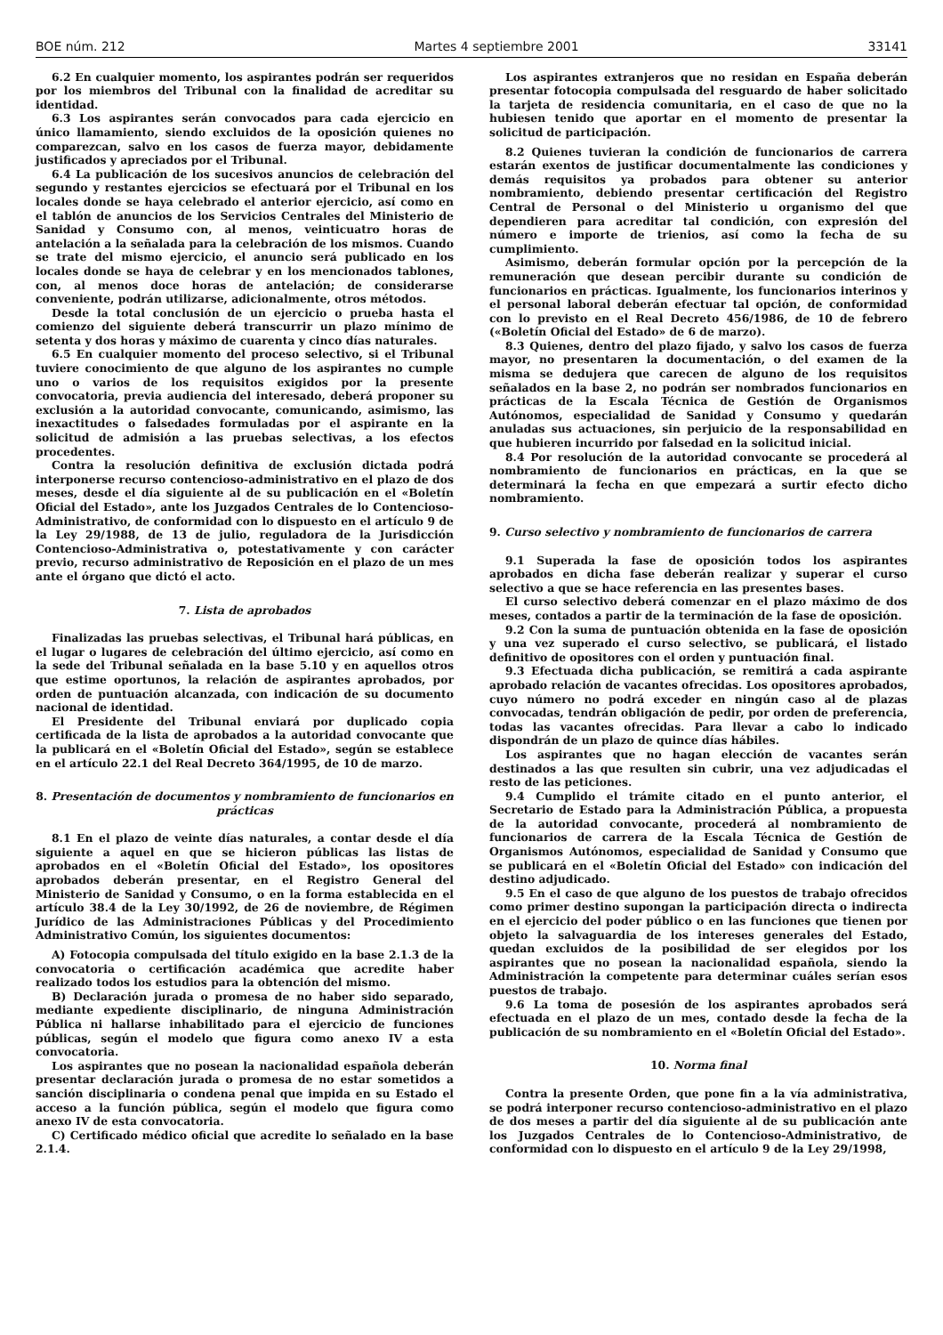BOE núm. 212 Martes 4 septiembre 2001 33141
6.2 En cualquier momento, los aspirantes podrán ser requeridos por los miembros del Tribunal con la finalidad de acreditar su identidad.
6.3 Los aspirantes serán convocados para cada ejercicio en único llamamiento, siendo excluidos de la oposición quienes no comparezcan, salvo en los casos de fuerza mayor, debidamente justificados y apreciados por el Tribunal.
6.4 La publicación de los sucesivos anuncios de celebración del segundo y restantes ejercicios se efectuará por el Tribunal en los locales donde se haya celebrado el anterior ejercicio, así como en el tablón de anuncios de los Servicios Centrales del Ministerio de Sanidad y Consumo con, al menos, veinticuatro horas de antelación a la señalada para la celebración de los mismos. Cuando se trate del mismo ejercicio, el anuncio será publicado en los locales donde se haya de celebrar y en los mencionados tablones, con, al menos doce horas de antelación; de considerarse conveniente, podrán utilizarse, adicionalmente, otros métodos.
Desde la total conclusión de un ejercicio o prueba hasta el comienzo del siguiente deberá transcurrir un plazo mínimo de setenta y dos horas y máximo de cuarenta y cinco días naturales.
6.5 En cualquier momento del proceso selectivo, si el Tribunal tuviere conocimiento de que alguno de los aspirantes no cumple uno o varios de los requisitos exigidos por la presente convocatoria, previa audiencia del interesado, deberá proponer su exclusión a la autoridad convocante, comunicando, asimismo, las inexactitudes o falsedades formuladas por el aspirante en la solicitud de admisión a las pruebas selectivas, a los efectos procedentes.
Contra la resolución definitiva de exclusión dictada podrá interponerse recurso contencioso-administrativo en el plazo de dos meses, desde el día siguiente al de su publicación en el «Boletín Oficial del Estado», ante los Juzgados Centrales de lo Contencioso-Administrativo, de conformidad con lo dispuesto en el artículo 9 de la Ley 29/1988, de 13 de julio, reguladora de la Jurisdicción Contencioso-Administrativa o, potestativamente y con carácter previo, recurso administrativo de Reposición en el plazo de un mes ante el órgano que dictó el acto.
7. Lista de aprobados
Finalizadas las pruebas selectivas, el Tribunal hará públicas, en el lugar o lugares de celebración del último ejercicio, así como en la sede del Tribunal señalada en la base 5.10 y en aquellos otros que estime oportunos, la relación de aspirantes aprobados, por orden de puntuación alcanzada, con indicación de su documento nacional de identidad.
El Presidente del Tribunal enviará por duplicado copia certificada de la lista de aprobados a la autoridad convocante que la publicará en el «Boletín Oficial del Estado», según se establece en el artículo 22.1 del Real Decreto 364/1995, de 10 de marzo.
8. Presentación de documentos y nombramiento de funcionarios en prácticas
8.1 En el plazo de veinte días naturales, a contar desde el día siguiente a aquel en que se hicieron públicas las listas de aprobados en el «Boletín Oficial del Estado», los opositores aprobados deberán presentar, en el Registro General del Ministerio de Sanidad y Consumo, o en la forma establecida en el artículo 38.4 de la Ley 30/1992, de 26 de noviembre, de Régimen Jurídico de las Administraciones Públicas y del Procedimiento Administrativo Común, los siguientes documentos:
A) Fotocopia compulsada del título exigido en la base 2.1.3 de la convocatoria o certificación académica que acredite haber realizado todos los estudios para la obtención del mismo.
B) Declaración jurada o promesa de no haber sido separado, mediante expediente disciplinario, de ninguna Administración Pública ni hallarse inhabilitado para el ejercicio de funciones públicas, según el modelo que figura como anexo IV a esta convocatoria.
Los aspirantes que no posean la nacionalidad española deberán presentar declaración jurada o promesa de no estar sometidos a sanción disciplinaria o condena penal que impida en su Estado el acceso a la función pública, según el modelo que figura como anexo IV de esta convocatoria.
C) Certificado médico oficial que acredite lo señalado en la base 2.1.4.
Los aspirantes extranjeros que no residan en España deberán presentar fotocopia compulsada del resguardo de haber solicitado la tarjeta de residencia comunitaria, en el caso de que no la hubiesen tenido que aportar en el momento de presentar la solicitud de participación.
8.2 Quienes tuvieran la condición de funcionarios de carrera estarán exentos de justificar documentalmente las condiciones y demás requisitos ya probados para obtener su anterior nombramiento, debiendo presentar certificación del Registro Central de Personal o del Ministerio u organismo del que dependieren para acreditar tal condición, con expresión del número e importe de trienios, así como la fecha de su cumplimiento.
Asimismo, deberán formular opción por la percepción de la remuneración que desean percibir durante su condición de funcionarios en prácticas. Igualmente, los funcionarios interinos y el personal laboral deberán efectuar tal opción, de conformidad con lo previsto en el Real Decreto 456/1986, de 10 de febrero («Boletín Oficial del Estado» de 6 de marzo).
8.3 Quienes, dentro del plazo fijado, y salvo los casos de fuerza mayor, no presentaren la documentación, o del examen de la misma se dedujera que carecen de alguno de los requisitos señalados en la base 2, no podrán ser nombrados funcionarios en prácticas de la Escala Técnica de Gestión de Organismos Autónomos, especialidad de Sanidad y Consumo y quedarán anuladas sus actuaciones, sin perjuicio de la responsabilidad en que hubieren incurrido por falsedad en la solicitud inicial.
8.4 Por resolución de la autoridad convocante se procederá al nombramiento de funcionarios en prácticas, en la que se determinará la fecha en que empezará a surtir efecto dicho nombramiento.
9. Curso selectivo y nombramiento de funcionarios de carrera
9.1 Superada la fase de oposición todos los aspirantes aprobados en dicha fase deberán realizar y superar el curso selectivo a que se hace referencia en las presentes bases.
El curso selectivo deberá comenzar en el plazo máximo de dos meses, contados a partir de la terminación de la fase de oposición.
9.2 Con la suma de puntuación obtenida en la fase de oposición y una vez superado el curso selectivo, se publicará, el listado definitivo de opositores con el orden y puntuación final.
9.3 Efectuada dicha publicación, se remitirá a cada aspirante aprobado relación de vacantes ofrecidas. Los opositores aprobados, cuyo número no podrá exceder en ningún caso al de plazas convocadas, tendrán obligación de pedir, por orden de preferencia, todas las vacantes ofrecidas. Para llevar a cabo lo indicado dispondrán de un plazo de quince días hábiles.
Los aspirantes que no hagan elección de vacantes serán destinados a las que resulten sin cubrir, una vez adjudicadas el resto de las peticiones.
9.4 Cumplido el trámite citado en el punto anterior, el Secretario de Estado para la Administración Pública, a propuesta de la autoridad convocante, procederá al nombramiento de funcionarios de carrera de la Escala Técnica de Gestión de Organismos Autónomos, especialidad de Sanidad y Consumo que se publicará en el «Boletín Oficial del Estado» con indicación del destino adjudicado.
9.5 En el caso de que alguno de los puestos de trabajo ofrecidos como primer destino supongan la participación directa o indirecta en el ejercicio del poder público o en las funciones que tienen por objeto la salvaguardia de los intereses generales del Estado, quedan excluidos de la posibilidad de ser elegidos por los aspirantes que no posean la nacionalidad española, siendo la Administración la competente para determinar cuáles serían esos puestos de trabajo.
9.6 La toma de posesión de los aspirantes aprobados será efectuada en el plazo de un mes, contado desde la fecha de la publicación de su nombramiento en el «Boletín Oficial del Estado».
10. Norma final
Contra la presente Orden, que pone fin a la vía administrativa, se podrá interponer recurso contencioso-administrativo en el plazo de dos meses a partir del día siguiente al de su publicación ante los Juzgados Centrales de lo Contencioso-Administrativo, de conformidad con lo dispuesto en el artículo 9 de la Ley 29/1998,